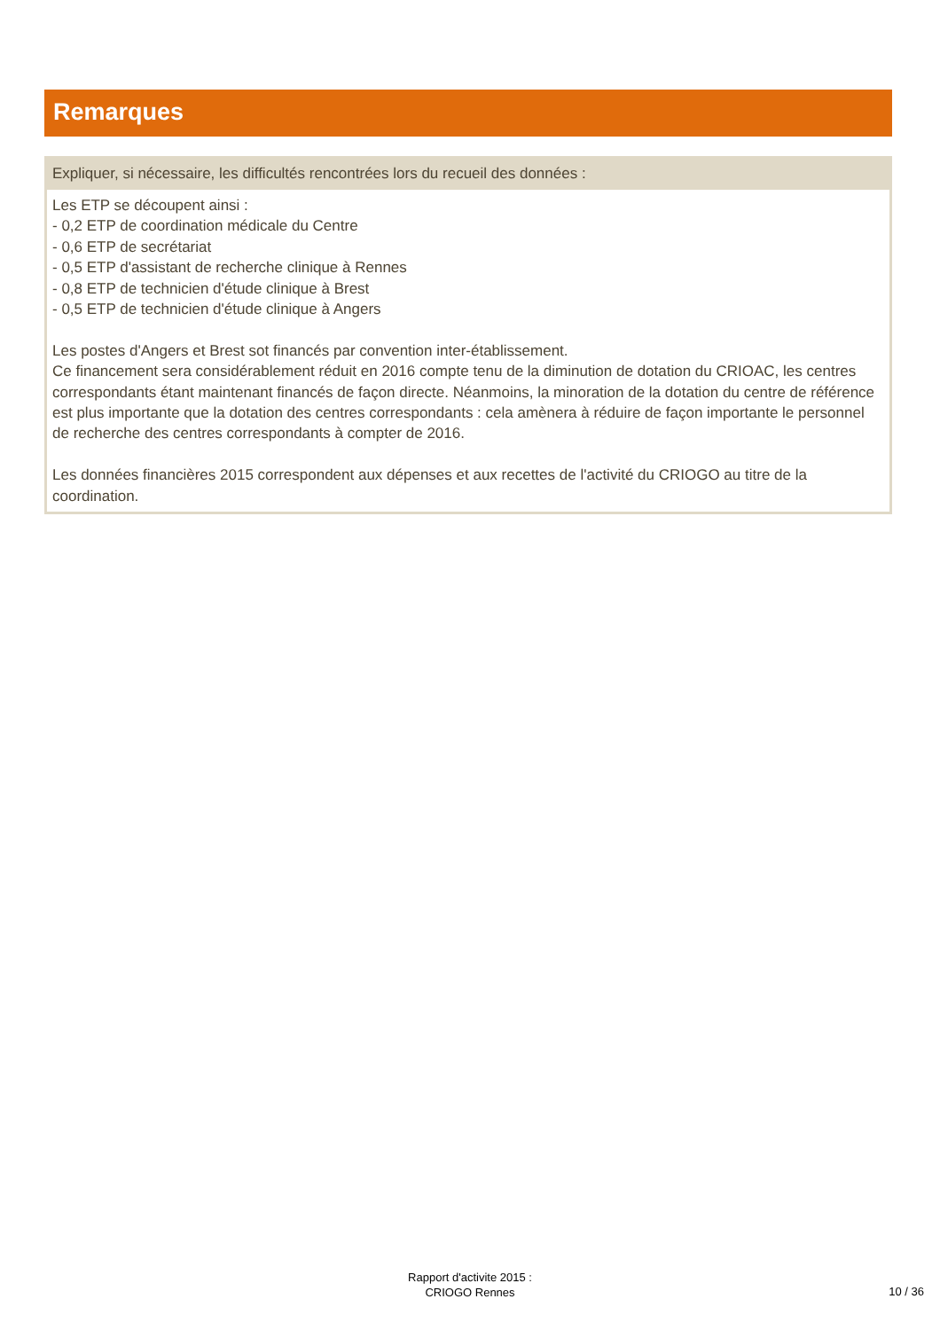Remarques
Expliquer, si nécessaire, les difficultés rencontrées lors du recueil des données :
Les ETP se découpent ainsi :
- 0,2 ETP de coordination médicale du Centre
- 0,6 ETP de secrétariat
- 0,5 ETP d'assistant de recherche clinique à Rennes
- 0,8 ETP de technicien d'étude clinique à Brest
- 0,5 ETP de technicien d'étude clinique à Angers
Les postes d'Angers et Brest sot financés par convention inter-établissement.
Ce financement sera considérablement réduit en 2016 compte tenu de la diminution de dotation du CRIOAC, les centres correspondants étant maintenant financés de façon directe. Néanmoins, la minoration de la dotation du centre de référence est plus importante que la dotation des centres correspondants : cela amènera à réduire de façon importante le personnel de recherche des centres correspondants à compter de 2016.
Les données financières 2015 correspondent aux dépenses et aux recettes de l'activité du CRIOGO au titre de la coordination.
Rapport d'activite 2015 :
CRIOGO Rennes
10 / 36